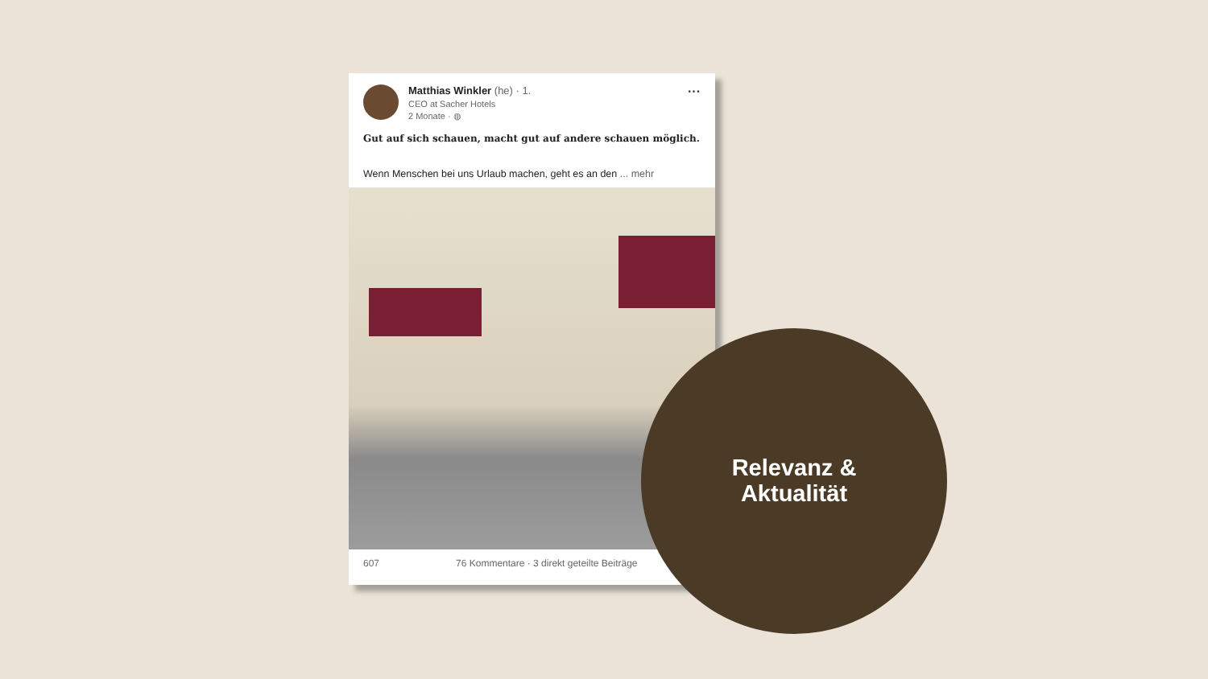Matthias Winkler (he) · 1.
CEO at Sacher Hotels
2 Monate · ◍
···
Gut auf sich schauen, macht gut auf andere schauen möglich.
Wenn Menschen bei uns Urlaub machen, geht es an den ... mehr
607 76 Kommentare · 3 direkt geteilte Beiträge
Relevanz &
Aktualität